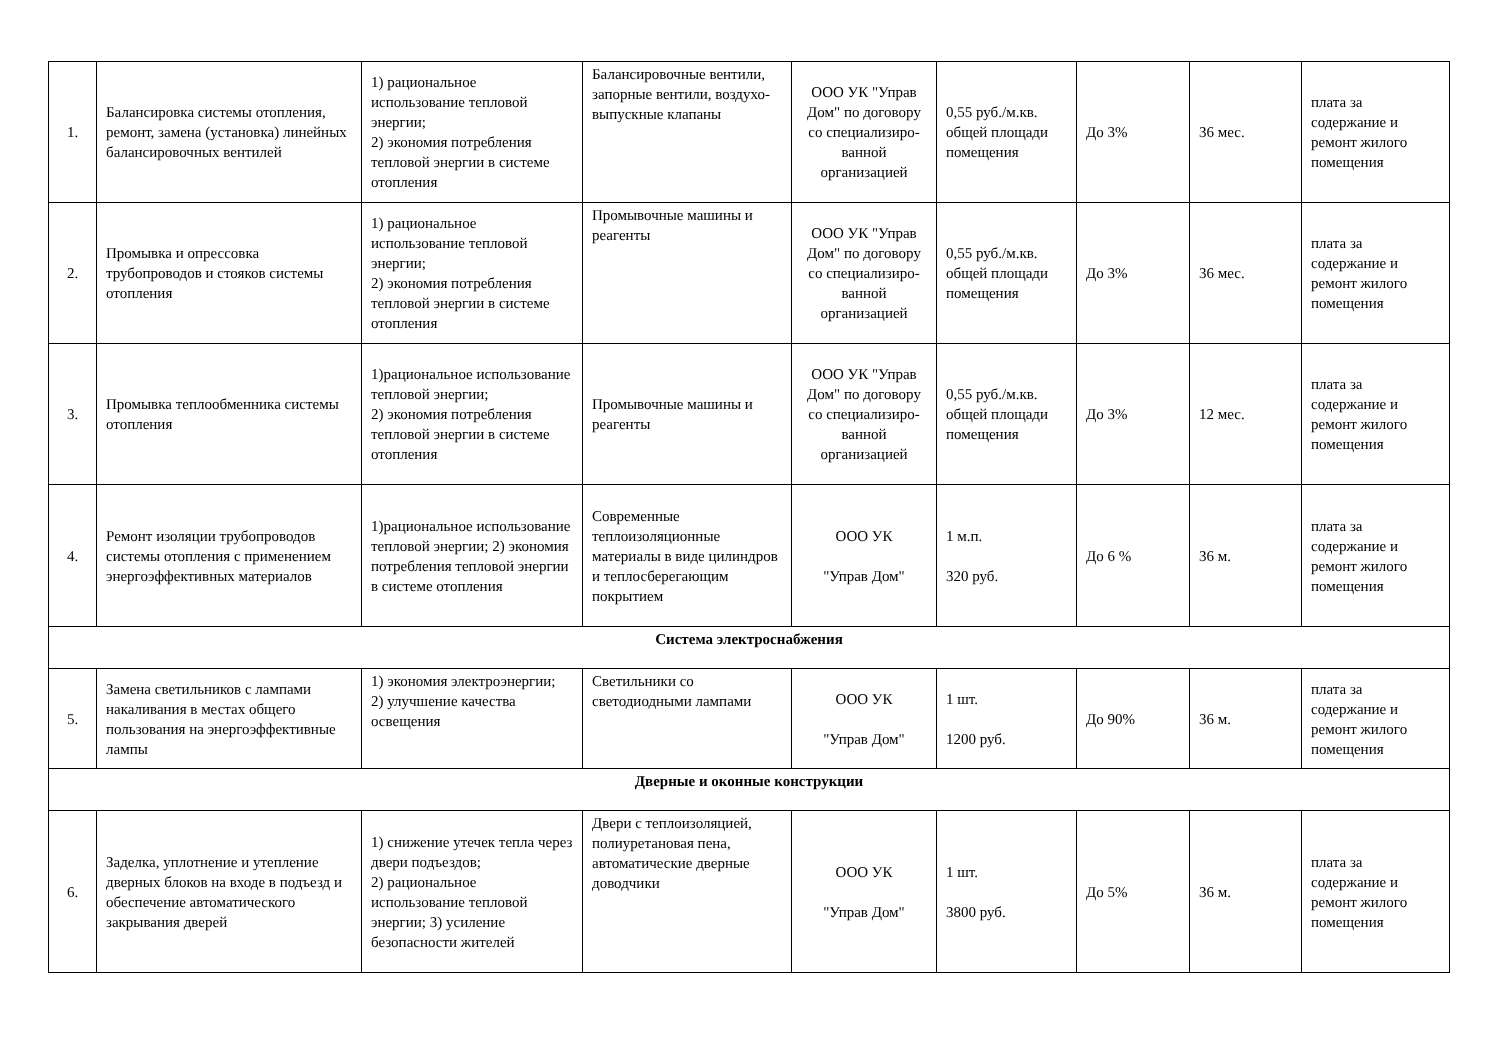| 1. | Балансировка системы отопления, ремонт, замена (установка) линейных балансировочных вентилей | 1) рациональное использование тепловой энергии; 2) экономия потребления тепловой энергии в системе отопления | Балансировочные вентили, запорные вентили, воздухо-выпускные клапаны | ООО УК "Управ Дом" по договору со специализиро-ванной организацией | 0,55 руб./м.кв. общей площади помещения | До 3% | 36 мес. | плата за содержание и ремонт жилого помещения |
| 2. | Промывка и опрессовка трубопроводов и стояков системы отопления | 1) рациональное использование тепловой энергии; 2) экономия потребления тепловой энергии в системе отопления | Промывочные машины и реагенты | ООО УК "Управ Дом" по договору со специализиро-ванной организацией | 0,55 руб./м.кв. общей площади помещения | До 3% | 36 мес. | плата за содержание и ремонт жилого помещения |
| 3. | Промывка теплообменника системы отопления | 1)рациональное использование тепловой энергии; 2) экономия потребления тепловой энергии в системе отопления | Промывочные машины и реагенты | ООО УК "Управ Дом" по договору со специализиро-ванной организацией | 0,55 руб./м.кв. общей площади помещения | До 3% | 12 мес. | плата за содержание и ремонт жилого помещения |
| 4. | Ремонт изоляции трубопроводов системы отопления с применением энергоэффективных материалов | 1)рациональное использование тепловой энергии; 2) экономия потребления тепловой энергии в системе отопления | Современные теплоизоляционные материалы в виде цилиндров и теплосберегающим покрытием | ООО УК "Управ Дом" | 1 м.п. 320 руб. | До 6 % | 36 м. | плата за содержание и ремонт жилого помещения |
| Система электроснабжения | | | | | | | | |
| 5. | Замена светильников с лампами накаливания в местах общего пользования на энергоэффективные лампы | 1) экономия электроэнергии; 2) улучшение качества освещения | Светильники со светодиодными лампами | ООО УК "Управ Дом" | 1 шт. 1200 руб. | До 90% | 36 м. | плата за содержание и ремонт жилого помещения |
| Дверные и оконные конструкции | | | | | | | | |
| 6. | Заделка, уплотнение и утепление дверных блоков на входе в подъезд и обеспечение автоматического закрывания дверей | 1) снижение утечек тепла через двери подъездов; 2) рациональное использование тепловой энергии; 3) усиление безопасности жителей | Двери с теплоизоляцией, полиуретановая пена, автоматические дверные доводчики | ООО УК "Управ Дом" | 1 шт. 3800 руб. | До 5% | 36 м. | плата за содержание и ремонт жилого помещения |